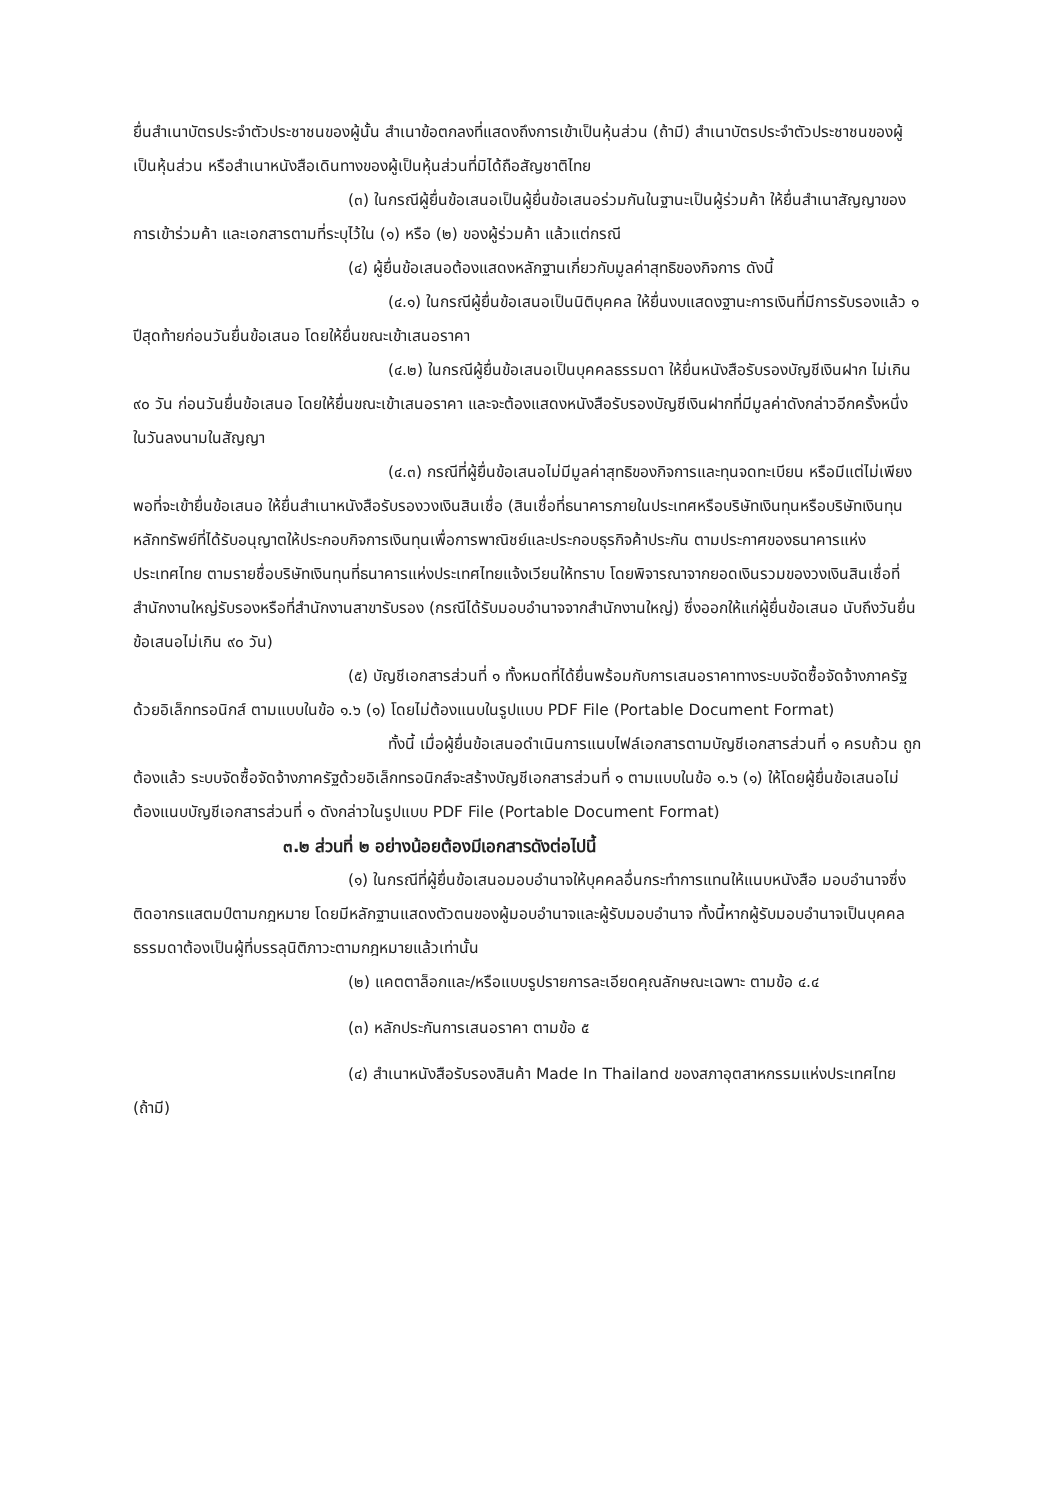ยื่นสำเนาบัตรประจำตัวประชาชนของผู้นั้น สำเนาข้อตกลงที่แสดงถึงการเข้าเป็นหุ้นส่วน (ถ้ามี) สำเนาบัตรประจำตัวประชาชนของผู้เป็นหุ้นส่วน หรือสำเนาหนังสือเดินทางของผู้เป็นหุ้นส่วนที่มิได้ถือสัญชาติไทย
(๓) ในกรณีผู้ยื่นข้อเสนอเป็นผู้ยื่นข้อเสนอร่วมกันในฐานะเป็นผู้ร่วมค้า ให้ยื่นสำเนาสัญญาของการเข้าร่วมค้า และเอกสารตามที่ระบุไว้ใน (๑) หรือ (๒) ของผู้ร่วมค้า แล้วแต่กรณี
(๔) ผู้ยื่นข้อเสนอต้องแสดงหลักฐานเกี่ยวกับมูลค่าสุทธิของกิจการ ดังนี้
(๔.๑) ในกรณีผู้ยื่นข้อเสนอเป็นนิติบุคคล ให้ยื่นงบแสดงฐานะการเงินที่มีการรับรองแล้ว ๑ ปีสุดท้ายก่อนวันยื่นข้อเสนอ โดยให้ยื่นขณะเข้าเสนอราคา
(๔.๒) ในกรณีผู้ยื่นข้อเสนอเป็นบุคคลธรรมดา ให้ยื่นหนังสือรับรองบัญชีเงินฝาก ไม่เกิน ๙๐ วัน ก่อนวันยื่นข้อเสนอ โดยให้ยื่นขณะเข้าเสนอราคา และจะต้องแสดงหนังสือรับรองบัญชีเงินฝากที่มีมูลค่าดังกล่าวอีกครั้งหนึ่งในวันลงนามในสัญญา
(๔.๓) กรณีที่ผู้ยื่นข้อเสนอไม่มีมูลค่าสุทธิของกิจการและทุนจดทะเบียน หรือมีแต่ไม่เพียงพอที่จะเข้ายื่นข้อเสนอ ให้ยื่นสำเนาหนังสือรับรองวงเงินสินเชื่อ (สินเชื่อที่ธนาคารภายในประเทศหรือบริษัทเงินทุนหรือบริษัทเงินทุนหลักทรัพย์ที่ได้รับอนุญาตให้ประกอบกิจการเงินทุนเพื่อการพาณิชย์และประกอบธุรกิจค้าประกัน ตามประกาศของธนาคารแห่งประเทศไทย ตามรายชื่อบริษัทเงินทุนที่ธนาคารแห่งประเทศไทยแจ้งเวียนให้ทราบ โดยพิจารณาจากยอดเงินรวมของวงเงินสินเชื่อที่สำนักงานใหญ่รับรองหรือที่สำนักงานสาขารับรอง (กรณีได้รับมอบอำนาจจากสำนักงานใหญ่) ซึ่งออกให้แก่ผู้ยื่นข้อเสนอ นับถึงวันยื่นข้อเสนอไม่เกิน ๙๐ วัน)
(๕) บัญชีเอกสารส่วนที่ ๑ ทั้งหมดที่ได้ยื่นพร้อมกับการเสนอราคาทางระบบจัดซื้อจัดจ้างภาครัฐด้วยอิเล็กทรอนิกส์ ตามแบบในข้อ ๑.๖ (๑) โดยไม่ต้องแนบในรูปแบบ PDF File (Portable Document Format)
ทั้งนี้ เมื่อผู้ยื่นข้อเสนอดำเนินการแนบไฟล์เอกสารตามบัญชีเอกสารส่วนที่ ๑ ครบถ้วน ถูกต้องแล้ว ระบบจัดซื้อจัดจ้างภาครัฐด้วยอิเล็กทรอนิกส์จะสร้างบัญชีเอกสารส่วนที่ ๑ ตามแบบในข้อ ๑.๖ (๑) ให้โดยผู้ยื่นข้อเสนอไม่ต้องแนบบัญชีเอกสารส่วนที่ ๑ ดังกล่าวในรูปแบบ PDF File (Portable Document Format)
๓.๒ ส่วนที่ ๒ อย่างน้อยต้องมีเอกสารดังต่อไปนี้
(๑) ในกรณีที่ผู้ยื่นข้อเสนอมอบอำนาจให้บุคคลอื่นกระทำการแทนให้แนบหนังสือ มอบอำนาจซึ่งติดอากรแสตมป์ตามกฎหมาย โดยมีหลักฐานแสดงตัวตนของผู้มอบอำนาจและผู้รับมอบอำนาจ ทั้งนี้หากผู้รับมอบอำนาจเป็นบุคคลธรรมดาต้องเป็นผู้ที่บรรลุนิติภาวะตามกฎหมายแล้วเท่านั้น
(๒) แคตตาล็อกและ/หรือแบบรูปรายการละเอียดคุณลักษณะเฉพาะ ตามข้อ ๔.๔
(๓) หลักประกันการเสนอราคา ตามข้อ ๕
(๔) สำเนาหนังสือรับรองสินค้า Made In Thailand ของสภาอุตสาหกรรมแห่งประเทศไทย (ถ้ามี)